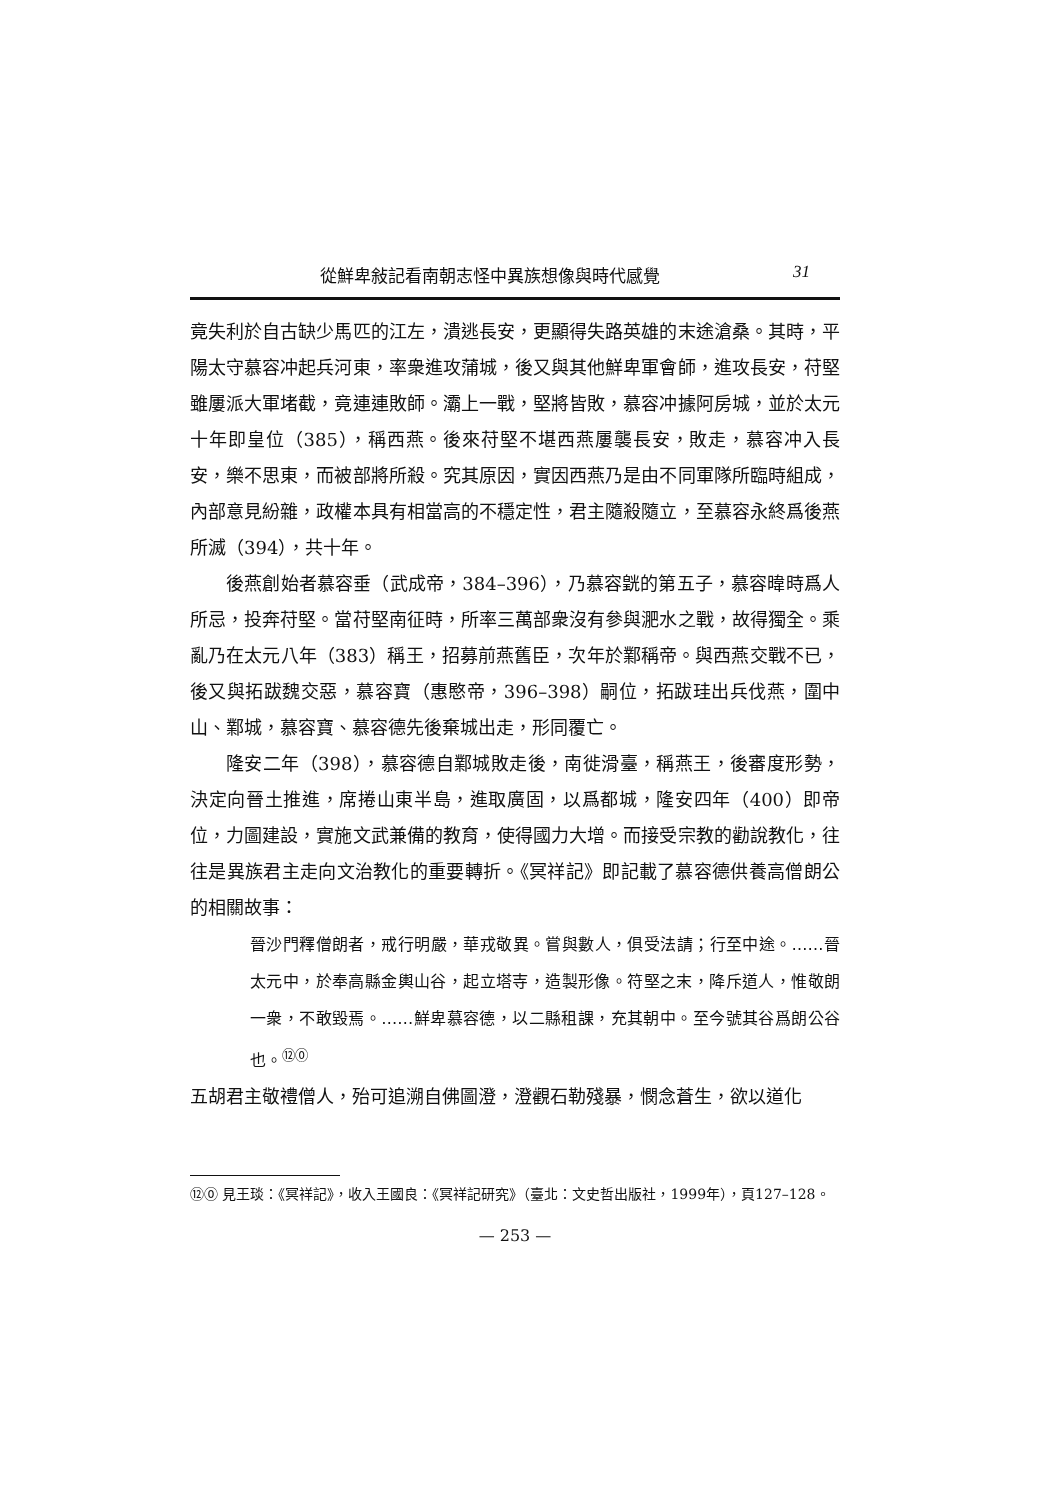從鮮卑敍記看南朝志怪中異族想像與時代感覺 31
竟失利於自古缺少馬匹的江左，潰逃長安，更顯得失路英雄的末途滄桑。其時，平陽太守慕容冲起兵河東，率衆進攻蒲城，後又與其他鮮卑軍會師，進攻長安，苻堅雖屢派大軍堵截，竟連連敗師。灞上一戰，堅將皆敗，慕容冲據阿房城，並於太元十年即皇位（385），稱西燕。後來苻堅不堪西燕屢襲長安，敗走，慕容冲入長安，樂不思東，而被部將所殺。究其原因，實因西燕乃是由不同軍隊所臨時組成，內部意見紛雜，政權本具有相當高的不穩定性，君主隨殺隨立，至慕容永終爲後燕所滅（394），共十年。
後燕創始者慕容垂（武成帝，384–396），乃慕容皝的第五子，慕容暐時爲人所忌，投奔苻堅。當苻堅南征時，所率三萬部衆沒有參與淝水之戰，故得獨全。乘亂乃在太元八年（383）稱王，招募前燕舊臣，次年於鄴稱帝。與西燕交戰不已，後又與拓跋魏交惡，慕容寶（惠愍帝，396–398）嗣位，拓跋珪出兵伐燕，圍中山、鄴城，慕容寶、慕容德先後棄城出走，形同覆亡。
隆安二年（398），慕容德自鄴城敗走後，南徙滑臺，稱燕王，後審度形勢，決定向晉土推進，席捲山東半島，進取廣固，以爲都城，隆安四年（400）即帝位，力圖建設，實施文武兼備的教育，使得國力大增。而接受宗教的勸說教化，往往是異族君主走向文治教化的重要轉折。《冥祥記》即記載了慕容德供養高僧朗公的相關故事：
晉沙門釋僧朗者，戒行明嚴，華戎敬異。嘗與數人，俱受法請；行至中途。……晉太元中，於奉高縣金輿山谷，起立塔寺，造製形像。符堅之末，降斥道人，惟敬朗一衆，不敢毀焉。……鮮卑慕容德，以二縣租課，充其朝中。至今號其谷爲朗公谷也。<sup>⑫⓪</sup>
五胡君主敬禮僧人，殆可追溯自佛圖澄，澄觀石勒殘暴，憫念蒼生，欲以道化
⑫⓪ 見王琰：《冥祥記》，收入王國良：《冥祥記研究》（臺北：文史哲出版社，1999年），頁127–128。
— 253 —